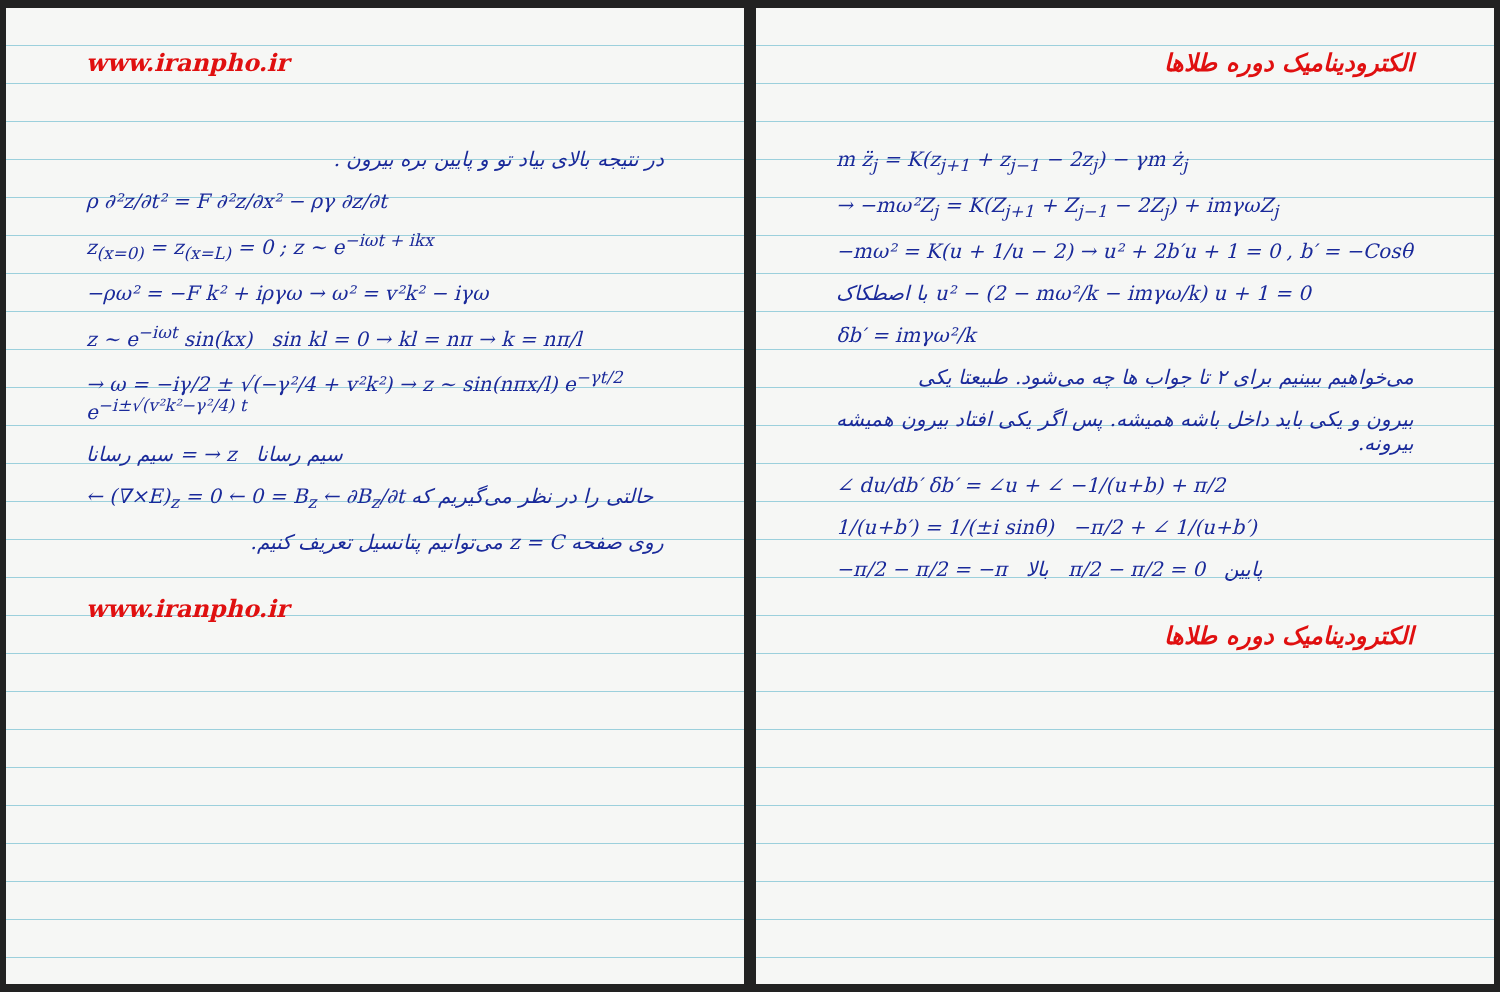www.iranpho.ir
در نتیجه بالای بیاد تو و پایین بره بیرون .
ρ ∂²z/∂t² = F ∂²z/∂x² − ργ ∂z/∂t
z<sub>(x=0)</sub> = z<sub>(x=L)</sub> = 0 ; z ~ e<sup>−iωt + ikx</sup>
−ρω² = −F k² + iργω → ω² = v²k² − iγω
z ~ e<sup>−iωt</sup> sin(kx) sin kl = 0 → kl = nπ → k = nπ/l
→ ω = −iγ/2 ± √(−γ²/4 + v²k²) → z ~ sin(nπx/l) e<sup>−γt/2</sup> e<sup>−i±√(v²k²−γ²/4) t</sup>
سیم رسانا = → z سیم رسانا
← (∇×E)<sub>z</sub> = 0 ← 0 = B<sub>z</sub> ← ∂B<sub>z</sub>/∂t حالتی را در نظر می‌گیریم که
روی صفحه z = C می‌توانیم پتانسیل تعریف کنیم.
www.iranpho.ir
الکترودینامیک دوره طلاها
m z̈<sub>j</sub> = K(z<sub>j+1</sub> + z<sub>j−1</sub> − 2z<sub>j</sub>) − γm ż<sub>j</sub>
→ −mω²Z<sub>j</sub> = K(Z<sub>j+1</sub> + Z<sub>j−1</sub> − 2Z<sub>j</sub>) + imγωZ<sub>j</sub>
−mω² = K(u + 1/u − 2) → u² + 2b′u + 1 = 0 , b′ = −Cosθ
با اصطکاک u² − (2 − mω²/k − imγω/k) u + 1 = 0
δb′ = imγω²/k
می‌خواهیم ببینیم برای ۲ تا جواب ها چه می‌شود. طبیعتا یکی
بیرون و یکی باید داخل باشه همیشه. پس اگر یکی افتاد بیرون همیشه بیرونه.
∠ du/db′ δb′ = ∠u + ∠ −1/(u+b) + π/2
1/(u+b′) = 1/(±i sinθ) −π/2 + ∠ 1/(u+b′)
−π/2 − π/2 = −π بالا π/2 − π/2 = 0 پایین
الکترودینامیک دوره طلاها